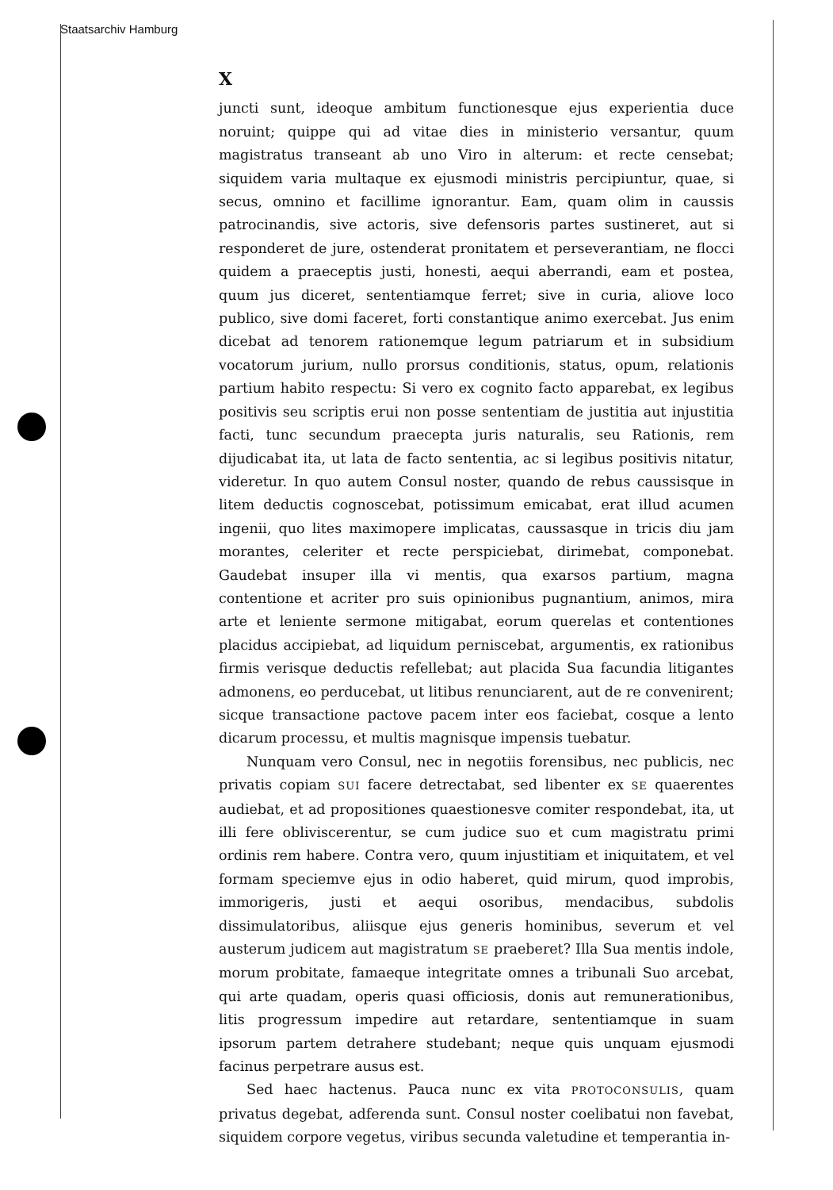Staatsarchiv Hamburg
X
juncti sunt, ideoque ambitum functionesque ejus experientia duce noruint; quippe qui ad vitae dies in ministerio versantur, quum magistratus transeant ab uno Viro in alterum: et recte censebat; siquidem varia multaque ex ejusmodi ministris percipiuntur, quae, si secus, omnino et facillime ignorantur. Eam, quam olim in caussis patrocinandis, sive actoris, sive defensoris partes sustineret, aut si responderet de jure, ostenderat pronitatem et perseverantiam, ne flocci quidem a praeceptis justi, honesti, aequi aberrandi, eam et postea, quum jus diceret, sententiamque ferret; sive in curia, aliove loco publico, sive domi faceret, forti constantique animo exercebat. Jus enim dicebat ad tenorem rationemque legum patriarum et in subsidium vocatorum jurium, nullo prorsus conditionis, status, opum, relationis partium habito respectu: Si vero ex cognito facto apparebat, ex legibus positivis seu scriptis erui non posse sententiam de justitia aut injustitia facti, tunc secundum praecepta juris naturalis, seu Rationis, rem dijudicabat ita, ut lata de facto sententia, ac si legibus positivis nitatur, videretur. In quo autem Consul noster, quando de rebus caussisque in litem deductis cognoscebat, potissimum emicabat, erat illud acumen ingenii, quo lites maximopere implicatas, caussasque in tricis diu jam morantes, celeriter et recte perspiciebat, dirimebat, componebat. Gaudebat insuper illa vi mentis, qua exarsos partium, magna contentione et acriter pro suis opinionibus pugnantium, animos, mira arte et leniente sermone mitigabat, eorum querelas et contentiones placidus accipiebat, ad liquidum perniscebat, argumentis, ex rationibus firmis verisque deductis refellebat; aut placida Sua facundia litigantes admonens, eo perducebat, ut litibus renunciarent, aut de re convenirent; sicque transactione pactove pacem inter eos faciebat, cosque a lento dicarum processu, et multis magnisque impensis tuebatur.
Nunquam vero Consul, nec in negotiis forensibus, nec publicis, nec privatis copiam SUI facere detrectabat, sed libenter ex SE quaerentes audiebat, et ad propositiones quaestionesve comiter respondebat, ita, ut illi fere obliviscerentur, se cum judice suo et cum magistratu primi ordinis rem habere. Contra vero, quum injustitiam et iniquitatem, et vel formam speciemve ejus in odio haberet, quid mirum, quod improbis, immorigeris, justi et aequi osoribus, mendacibus, subdolis dissimulatoribus, aliisque ejus generis hominibus, severum et vel austerum judicem aut magistratum SE praeberet? Illa Sua mentis indole, morum probitate, famaeque integritate omnes a tribunali Suo arcebat, qui arte quadam, operis quasi officiosis, donis aut remunerationibus, litis progressum impedire aut retardare, sententiamque in suam ipsorum partem detrahere studebant; neque quis unquam ejusmodi facinus perpetrare ausus est.
Sed haec hactenus. Pauca nunc ex vita PROTOCONSULIS, quam privatus degebat, adferenda sunt. Consul noster coelibatui non favebat, siquidem corpore vegetus, viribus secunda valetudine et temperantia in-